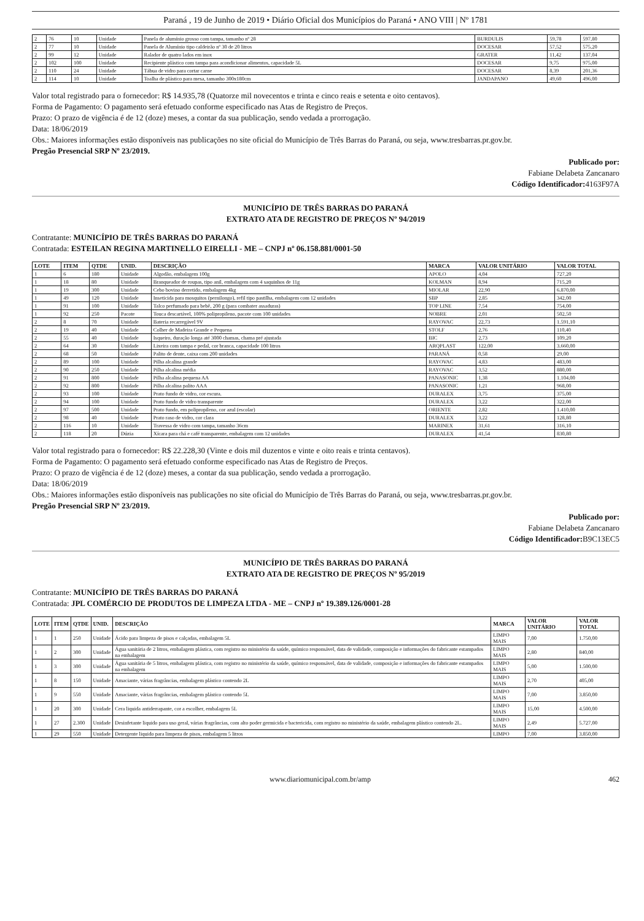Paraná , 19 de Junho de 2019 • Diário Oficial dos Municípios do Paraná • ANO VIII | Nº 1781
| 2 | 76 | 10 | Unidade | Panela de alumínio grosso com tampa, tamanho nº 28 | BURDULIS | 59,78 | 597,80 |
| 2 | 77 | 10 | Unidade | Panela de Alumínio tipo caldeirão nº 30 de 20 litros | DOCESAR | 57,52 | 575,20 |
| 2 | 99 | 12 | Unidade | Ralador de quatro lados em inox | GRATER | 11,42 | 137,04 |
| 2 | 102 | 100 | Unidade | Recipiente plástico com tampa para acondicionar alimentos, capacidade 5L | DOCESAR | 9,75 | 975,00 |
| 2 | 110 | 24 | Unidade | Tábua de vidro para cortar carne | DOCESAR | 8,39 | 201,36 |
| 2 | 114 | 10 | Unidade | Toalha de plástico para mesa, tamanho 300x180cm | JANDAPANO | 49,60 | 496,00 |
Valor total registrado para o fornecedor: R$ 14.935,78 (Quatorze mil novecentos e trinta e cinco reais e setenta e oito centavos).
Forma de Pagamento: O pagamento será efetuado conforme especificado nas Atas de Registro de Preços.
Prazo: O prazo de vigência é de 12 (doze) meses, a contar da sua publicação, sendo vedada a prorrogação.
Data: 18/06/2019
Obs.: Maiores informações estão disponíveis nas publicações no site oficial do Município de Três Barras do Paraná, ou seja, www.tresbarras.pr.gov.br.
Pregão Presencial SRP Nº 23/2019.
Publicado por:
Fabiane Delabeta Zancanaro
Código Identificador: 4163F97A
MUNICÍPIO DE TRÊS BARRAS DO PARANÁ
EXTRATO ATA DE REGISTRO DE PREÇOS Nº 94/2019
Contratante: MUNICÍPIO DE TRÊS BARRAS DO PARANÁ
Contratada: ESTEILAN REGINA MARTINELLO EIRELLI - ME – CNPJ nº 06.158.881/0001-50
| LOTE | ITEM | QTDE | UNID. | DESCRIÇÃO | MARCA | VALOR UNITÁRIO | VALOR TOTAL |
| --- | --- | --- | --- | --- | --- | --- | --- |
| 1 | 6 | 180 | Unidade | Algodão, embalagem 100g | APOLO | 4,04 | 727,20 |
| 1 | 18 | 80 | Unidade | Branqueador de roupas, tipo anil, embalagem com 4 saquinhos de 11g | KOLMAN | 8,94 | 715,20 |
| 1 | 19 | 300 | Unidade | Cebo bovino derretido, embalagem 4kg | MIOLAR | 22,90 | 6.870,00 |
| 1 | 49 | 120 | Unidade | Inseticida para mosquitos (pernilongo), refil tipo pastilha, embalagem com 12 unidades | SBP | 2,85 | 342,00 |
| 1 | 91 | 100 | Unidade | Talco perfumado para bebê, 200 g (para combater assaduras) | TOP LINE | 7,54 | 754,00 |
| 1 | 92 | 250 | Pacote | Touca descartável, 100% polipropileno, pacote com 100 unidades | NOBRE | 2,01 | 502,50 |
| 2 | 8 | 70 | Unidade | Bateria recarregável 9V | RAYOVAC | 22,73 | 1.591,10 |
| 2 | 19 | 40 | Unidade | Colher de Madeira Grande e Pequena | STOLF | 2,76 | 110,40 |
| 2 | 55 | 40 | Unidade | Isqueiro, duração longa até 3000 chamas, chama pré ajustada | BIC | 2,73 | 109,20 |
| 2 | 64 | 30 | Unidade | Lixeira com tampa e pedal, cor branca, capacidade 100 litros | ARQPLAST | 122,00 | 3.660,00 |
| 2 | 68 | 50 | Unidade | Palito de dente, caixa com 200 unidades | PARANÁ | 0,58 | 29,00 |
| 2 | 89 | 100 | Unidade | Pilha alcalina grande | RAYOVAC | 4,83 | 483,00 |
| 2 | 90 | 250 | Unidade | Pilha alcalina média | RAYOVAC | 3,52 | 880,00 |
| 2 | 91 | 800 | Unidade | Pilha alcalina pequena AA | PANASONIC | 1,38 | 1.104,00 |
| 2 | 92 | 800 | Unidade | Pilha alcalina palito AAA | PANASONIC | 1,21 | 968,00 |
| 2 | 93 | 100 | Unidade | Prato fundo de vidro, cor escura. | DURALEX | 3,75 | 375,00 |
| 2 | 94 | 100 | Unidade | Prato fundo de vidro transparente | DURALEX | 3,22 | 322,00 |
| 2 | 97 | 500 | Unidade | Prato fundo, em polipropileno, cor azul (escolar) | ORIENTE | 2,82 | 1.410,00 |
| 2 | 98 | 40 | Unidade | Prato raso de vidro, cor clara | DURALEX | 3,22 | 128,80 |
| 2 | 116 | 10 | Unidade | Travessa de vidro com tampa, tamanho 36cm | MARINEX | 31,61 | 316,10 |
| 2 | 118 | 20 | Dúzia | Xícara para chá e café transparente, embalagem com 12 unidades | DURALEX | 41,54 | 830,80 |
Valor total registrado para o fornecedor: R$ 22.228,30 (Vinte e dois mil duzentos e vinte e oito reais e trinta centavos).
Forma de Pagamento: O pagamento será efetuado conforme especificado nas Atas de Registro de Preços.
Prazo: O prazo de vigência é de 12 (doze) meses, a contar da sua publicação, sendo vedada a prorrogação.
Data: 18/06/2019
Obs.: Maiores informações estão disponíveis nas publicações no site oficial do Município de Três Barras do Paraná, ou seja, www.tresbarras.pr.gov.br.
Pregão Presencial SRP Nº 23/2019.
Publicado por:
Fabiane Delabeta Zancanaro
Código Identificador: B9C13EC5
MUNICÍPIO DE TRÊS BARRAS DO PARANÁ
EXTRATO ATA DE REGISTRO DE PREÇOS Nº 95/2019
Contratante: MUNICÍPIO DE TRÊS BARRAS DO PARANÁ
Contratada: JPL COMÉRCIO DE PRODUTOS DE LIMPEZA LTDA - ME – CNPJ nº 19.389.126/0001-28
| LOTE | ITEM | QTDE | UNID. | DESCRIÇÃO | MARCA | VALOR UNITÁRIO | VALOR TOTAL |
| --- | --- | --- | --- | --- | --- | --- | --- |
| 1 | 1 | 250 | Unidade | Ácido para limpeza de pisos e calçadas, embalagem 5L | LIMPO MAIS | 7,00 | 1.750,00 |
| 1 | 2 | 300 | Unidade | Água sanitária de 2 litros, embalagem plástica, com registro no ministério da saúde, químico responsável, data de validade, composição e informações do fabricante estampados na embalagem | LIMPO MAIS | 2,80 | 840,00 |
| 1 | 3 | 300 | Unidade | Água sanitária de 5 litros, embalagem plástica, com registro no ministério da saúde, químico responsável, data de validade, composição e informações do fabricante estampados na embalagem | LIMPO MAIS | 5,00 | 1.500,00 |
| 1 | 8 | 150 | Unidade | Amaciante, várias fragrâncias, embalagem plástico contendo 2L | LIMPO MAIS | 2,70 | 405,00 |
| 1 | 9 | 550 | Unidade | Amaciante, várias fragrâncias, embalagem plástico contendo 5L | LIMPO MAIS | 7,00 | 3.850,00 |
| 1 | 20 | 300 | Unidade | Cera liquida antiderrapante, cor a escolher, embalagem 5L | LIMPO MAIS | 15,00 | 4.500,00 |
| 1 | 27 | 2.300 | Unidade | Desinfetante liquido para uso geral, várias fragrâncias, com alto poder germicida e bactericida, com registro no ministério da saúde, embalagem plástico contendo 2L. | LIMPO MAIS | 2,49 | 5.727,00 |
| 1 | 29 | 550 | Unidade | Detergente liquido para limpeza de pisos, embalagem 5 litros | LIMPO | 7,00 | 3.850,00 |
www.diariomunicipal.com.br/amp 462